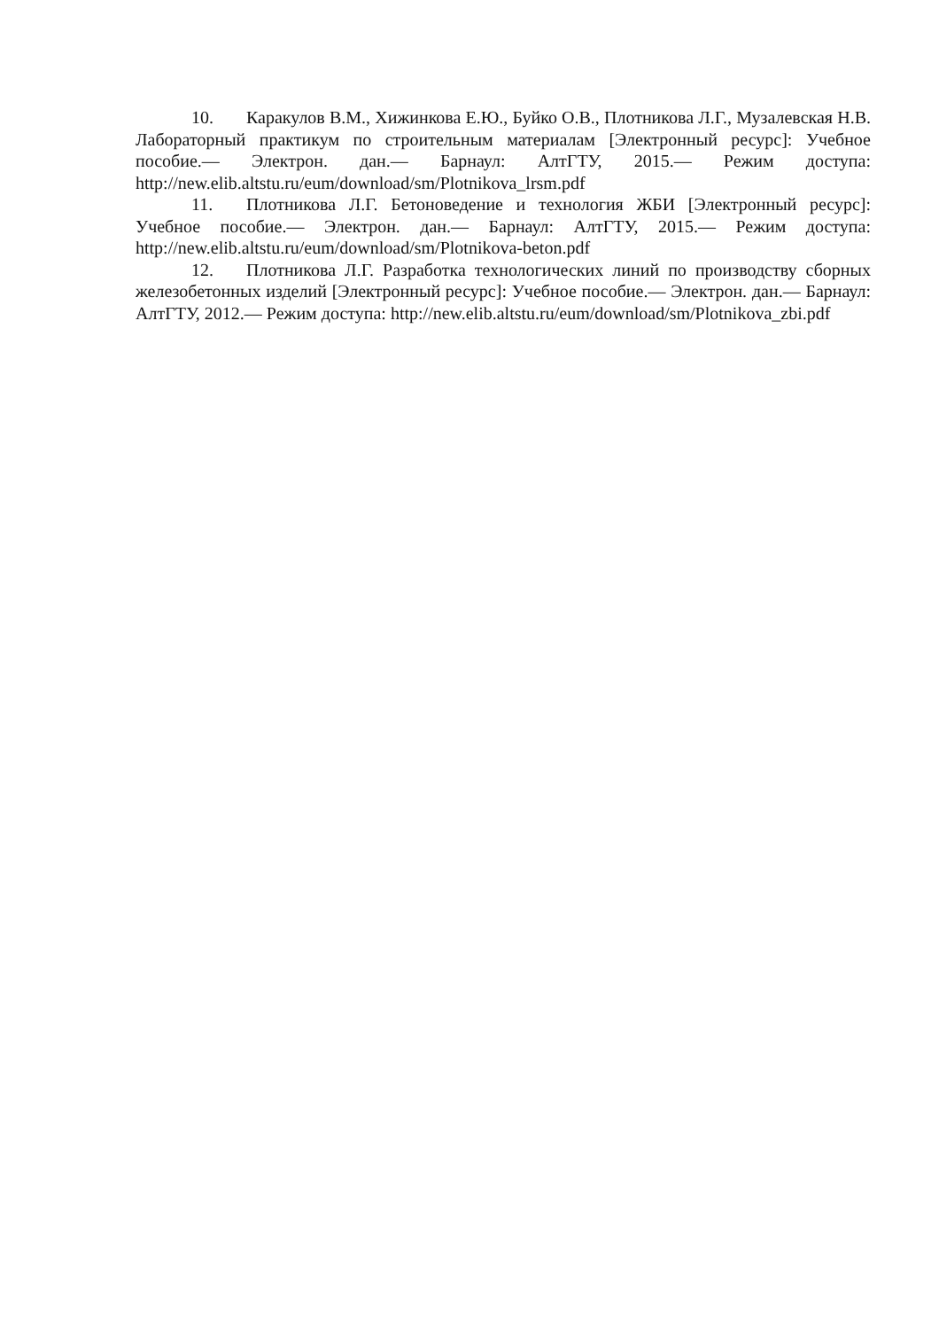10. Каракулов В.М., Хижинкова Е.Ю., Буйко О.В., Плотникова Л.Г., Музалевская Н.В. Лабораторный практикум по строительным материалам [Электронный ресурс]: Учебное пособие.— Электрон. дан.— Барнаул: АлтГТУ, 2015.— Режим доступа: http://new.elib.altstu.ru/eum/download/sm/Plotnikova_lrsm.pdf
11. Плотникова Л.Г. Бетоноведение и технология ЖБИ [Электронный ресурс]: Учебное пособие.— Электрон. дан.— Барнаул: АлтГТУ, 2015.— Режим доступа: http://new.elib.altstu.ru/eum/download/sm/Plotnikova-beton.pdf
12. Плотникова Л.Г. Разработка технологических линий по производству сборных железобетонных изделий [Электронный ресурс]: Учебное пособие.— Электрон. дан.— Барнаул: АлтГТУ, 2012.— Режим доступа: http://new.elib.altstu.ru/eum/download/sm/Plotnikova_zbi.pdf